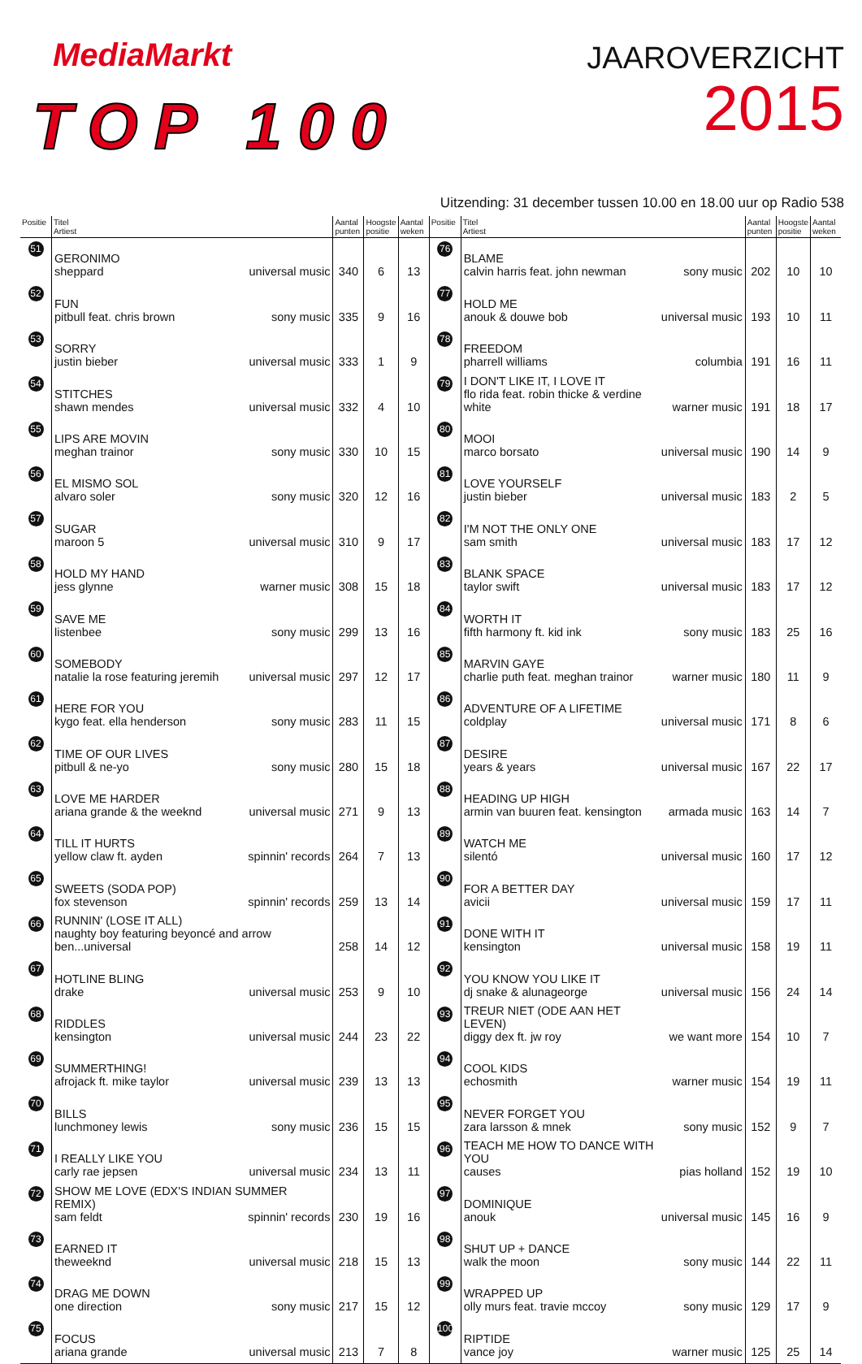MediaMarkt
TOP 100
JAAROVERZICHT
2015
Uitzending: 31 december tussen 10.00 en 18.00 uur op Radio 538
| Positie | Titel Artiest | | Aantal punten | Hoogste positie | Aantal weken | Positie | Titel Artiest | | Aantal punten | Hoogste positie | Aantal weken |
| --- | --- | --- | --- | --- | --- | --- | --- | --- | --- | --- | --- |
| 51 | GERONIMO sheppard | universal music | 340 | 6 | 13 | 76 | BLAME calvin harris feat. john newman | sony music | 202 | 10 | 10 |
| 52 | FUN pitbull feat. chris brown | sony music | 335 | 9 | 16 | 77 | HOLD ME anouk & douwe bob | universal music | 193 | 10 | 11 |
| 53 | SORRY justin bieber | universal music | 333 | 1 | 9 | 78 | FREEDOM pharrell williams | columbia | 191 | 16 | 11 |
| 54 | STITCHES shawn mendes | universal music | 332 | 4 | 10 | 79 | I DON'T LIKE IT, I LOVE IT flo rida feat. robin thicke & verdine white | warner music | 191 | 18 | 17 |
| 55 | LIPS ARE MOVIN meghan trainor | sony music | 330 | 10 | 15 | 80 | MOOI marco borsato | universal music | 190 | 14 | 9 |
| 56 | EL MISMO SOL alvaro soler | sony music | 320 | 12 | 16 | 81 | LOVE YOURSELF justin bieber | universal music | 183 | 2 | 5 |
| 57 | SUGAR maroon 5 | universal music | 310 | 9 | 17 | 82 | I'M NOT THE ONLY ONE sam smith | universal music | 183 | 17 | 12 |
| 58 | HOLD MY HAND jess glynne | warner music | 308 | 15 | 18 | 83 | BLANK SPACE taylor swift | universal music | 183 | 17 | 12 |
| 59 | SAVE ME listenbee | sony music | 299 | 13 | 16 | 84 | WORTH IT fifth harmony ft. kid ink | sony music | 183 | 25 | 16 |
| 60 | SOMEBODY natalie la rose featuring jeremih | universal music | 297 | 12 | 17 | 85 | MARVIN GAYE charlie puth feat. meghan trainor | warner music | 180 | 11 | 9 |
| 61 | HERE FOR YOU kygo feat. ella henderson | sony music | 283 | 11 | 15 | 86 | ADVENTURE OF A LIFETIME coldplay | universal music | 171 | 8 | 6 |
| 62 | TIME OF OUR LIVES pitbull & ne-yo | sony music | 280 | 15 | 18 | 87 | DESIRE years & years | universal music | 167 | 22 | 17 |
| 63 | LOVE ME HARDER ariana grande & the weeknd | universal music | 271 | 9 | 13 | 88 | HEADING UP HIGH armin van buuren feat. kensington | armada music | 163 | 14 | 7 |
| 64 | TILL IT HURTS yellow claw ft. ayden | spinnin' records | 264 | 7 | 13 | 89 | WATCH ME silentó | universal music | 160 | 17 | 12 |
| 65 | SWEETS (SODA POP) fox stevenson | spinnin' records | 259 | 13 | 14 | 90 | FOR A BETTER DAY avicii | universal music | 159 | 17 | 11 |
| 66 | RUNNIN' (LOSE IT ALL) naughty boy featuring beyoncé and arrow ben...universal | | 258 | 14 | 12 | 91 | DONE WITH IT kensington | universal music | 158 | 19 | 11 |
| 67 | HOTLINE BLING drake | universal music | 253 | 9 | 10 | 92 | YOU KNOW YOU LIKE IT dj snake & alunageorge | universal music | 156 | 24 | 14 |
| 68 | RIDDLES kensington | universal music | 244 | 23 | 22 | 93 | TREUR NIET (ODE AAN HET LEVEN) diggy dex ft. jw roy | we want more | 154 | 10 | 7 |
| 69 | SUMMERTHING! afrojack ft. mike taylor | universal music | 239 | 13 | 13 | 94 | COOL KIDS echosmith | warner music | 154 | 19 | 11 |
| 70 | BILLS lunchmoney lewis | sony music | 236 | 15 | 15 | 95 | NEVER FORGET YOU zara larsson & mnek | sony music | 152 | 9 | 7 |
| 71 | I REALLY LIKE YOU carly rae jepsen | universal music | 234 | 13 | 11 | 96 | TEACH ME HOW TO DANCE WITH YOU causes | pias holland | 152 | 19 | 10 |
| 72 | SHOW ME LOVE (EDX'S INDIAN SUMMER REMIX) sam feldt spinnin' records | | 230 | 19 | 16 | 97 | DOMINIQUE anouk | universal music | 145 | 16 | 9 |
| 73 | EARNED IT theweeknd | universal music | 218 | 15 | 13 | 98 | SHUT UP + DANCE walk the moon | sony music | 144 | 22 | 11 |
| 74 | DRAG ME DOWN one direction | sony music | 217 | 15 | 12 | 99 | WRAPPED UP olly murs feat. travie mccoy | sony music | 129 | 17 | 9 |
| 75 | FOCUS ariana grande | universal music | 213 | 7 | 8 | 100 | RIPTIDE vance joy | warner music | 125 | 25 | 14 |